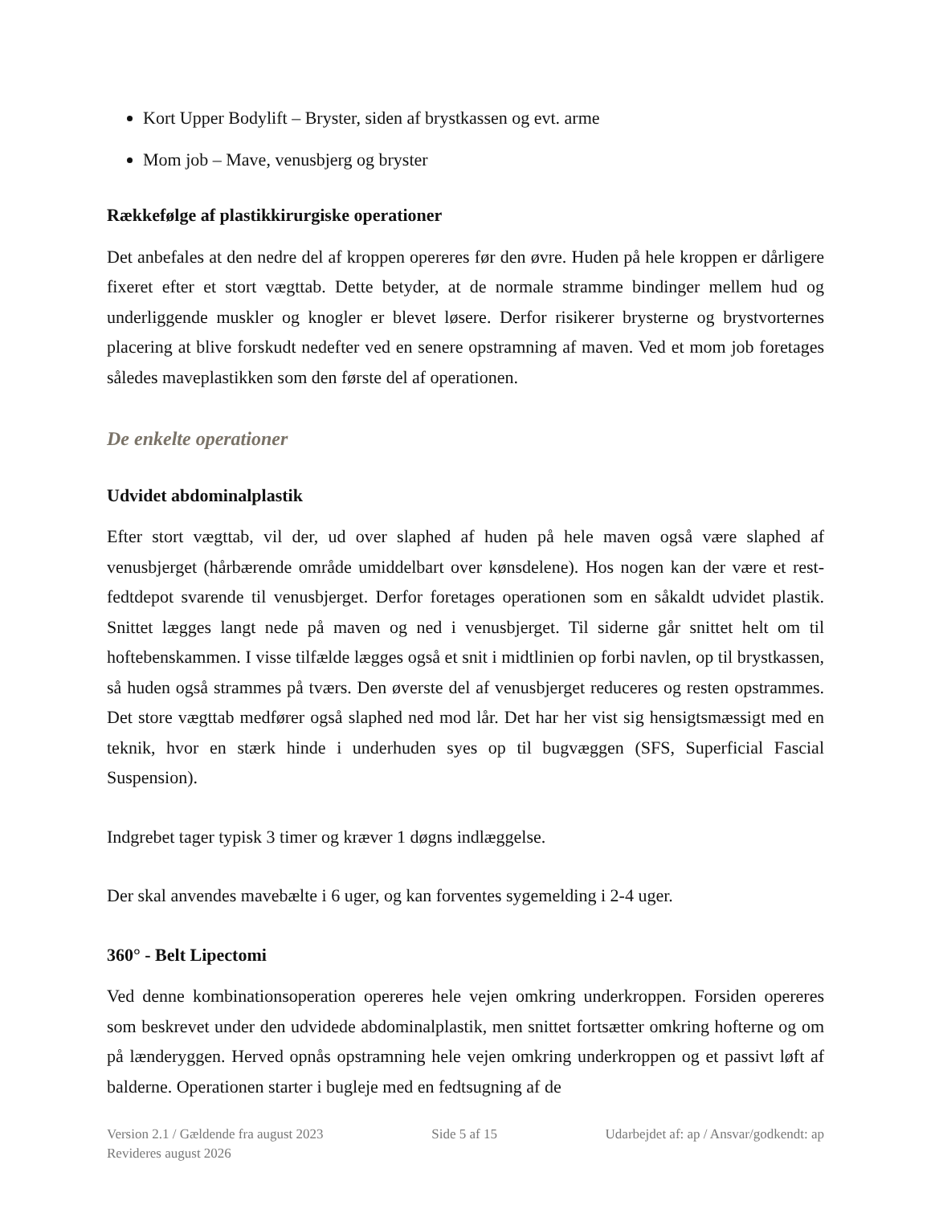Kort Upper Bodylift – Bryster, siden af brystkassen og evt. arme
Mom job – Mave, venusbjerg og bryster
Rækkefølge af plastikkirurgiske operationer
Det anbefales at den nedre del af kroppen opereres før den øvre. Huden på hele kroppen er dårligere fixeret efter et stort vægttab. Dette betyder, at de normale stramme bindinger mellem hud og underliggende muskler og knogler er blevet løsere. Derfor risikerer brysterne og brystvorternes placering at blive forskudt nedefter ved en senere opstramning af maven. Ved et mom job foretages således maveplastikken som den første del af operationen.
De enkelte operationer
Udvidet abdominalplastik
Efter stort vægttab, vil der, ud over slaphed af huden på hele maven også være slaphed af venusbjerget (hårbærende område umiddelbart over kønsdelene). Hos nogen kan der være et rest-fedtdepot svarende til venusbjerget. Derfor foretages operationen som en såkaldt udvidet plastik. Snittet lægges langt nede på maven og ned i venusbjerget. Til siderne går snittet helt om til hoftebenskammen. I visse tilfælde lægges også et snit i midtlinien op forbi navlen, op til brystkassen, så huden også strammes på tværs. Den øverste del af venusbjerget reduceres og resten opstrammes. Det store vægttab medfører også slaphed ned mod lår. Det har her vist sig hensigtsmæssigt med en teknik, hvor en stærk hinde i underhuden syes op til bugvæggen (SFS, Superficial Fascial Suspension).
Indgrebet tager typisk 3 timer og kræver 1 døgns indlæggelse.
Der skal anvendes mavebælte i 6 uger, og kan forventes sygemelding i 2-4 uger.
360° - Belt Lipectomi
Ved denne kombinationsoperation opereres hele vejen omkring underkroppen. Forsiden opereres som beskrevet under den udvidede abdominalplastik, men snittet fortsætter omkring hofterne og om på lænderyggen. Herved opnås opstramning hele vejen omkring underkroppen og et passivt løft af balderne. Operationen starter i bugleje med en fedtsugning af de
Version 2.1 / Gældende fra august 2023
Revideres august 2026
Side 5 af 15 Udarbejdet af: ap / Ansvar/godkendt: ap